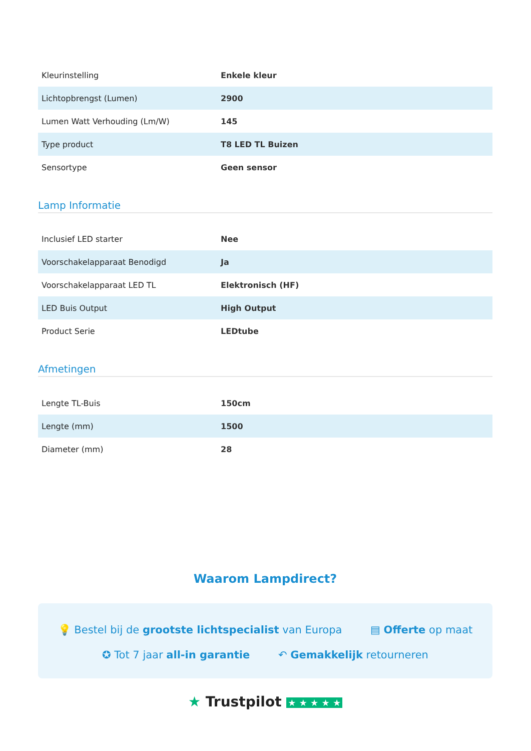| Kleurinstelling | Enkele kleur |
| Lichtopbrengst (Lumen) | 2900 |
| Lumen Watt Verhouding (Lm/W) | 145 |
| Type product | T8 LED TL Buizen |
| Sensortype | Geen sensor |
Lamp Informatie
| Inclusief LED starter | Nee |
| Voorschakelapparaat Benodigd | Ja |
| Voorschakelapparaat LED TL | Elektronisch (HF) |
| LED Buis Output | High Output |
| Product Serie | LEDtube |
Afmetingen
| Lengte TL-Buis | 150cm |
| Lengte (mm) | 1500 |
| Diameter (mm) | 28 |
Waarom Lampdirect?
💡 Bestel bij de grootste lichtspecialist van Europa ▤ Offerte op maat
✪ Tot 7 jaar all-in garantie ↶ Gemakkelijk retourneren
★ Trustpilot ★ ★ ★ ★ ★